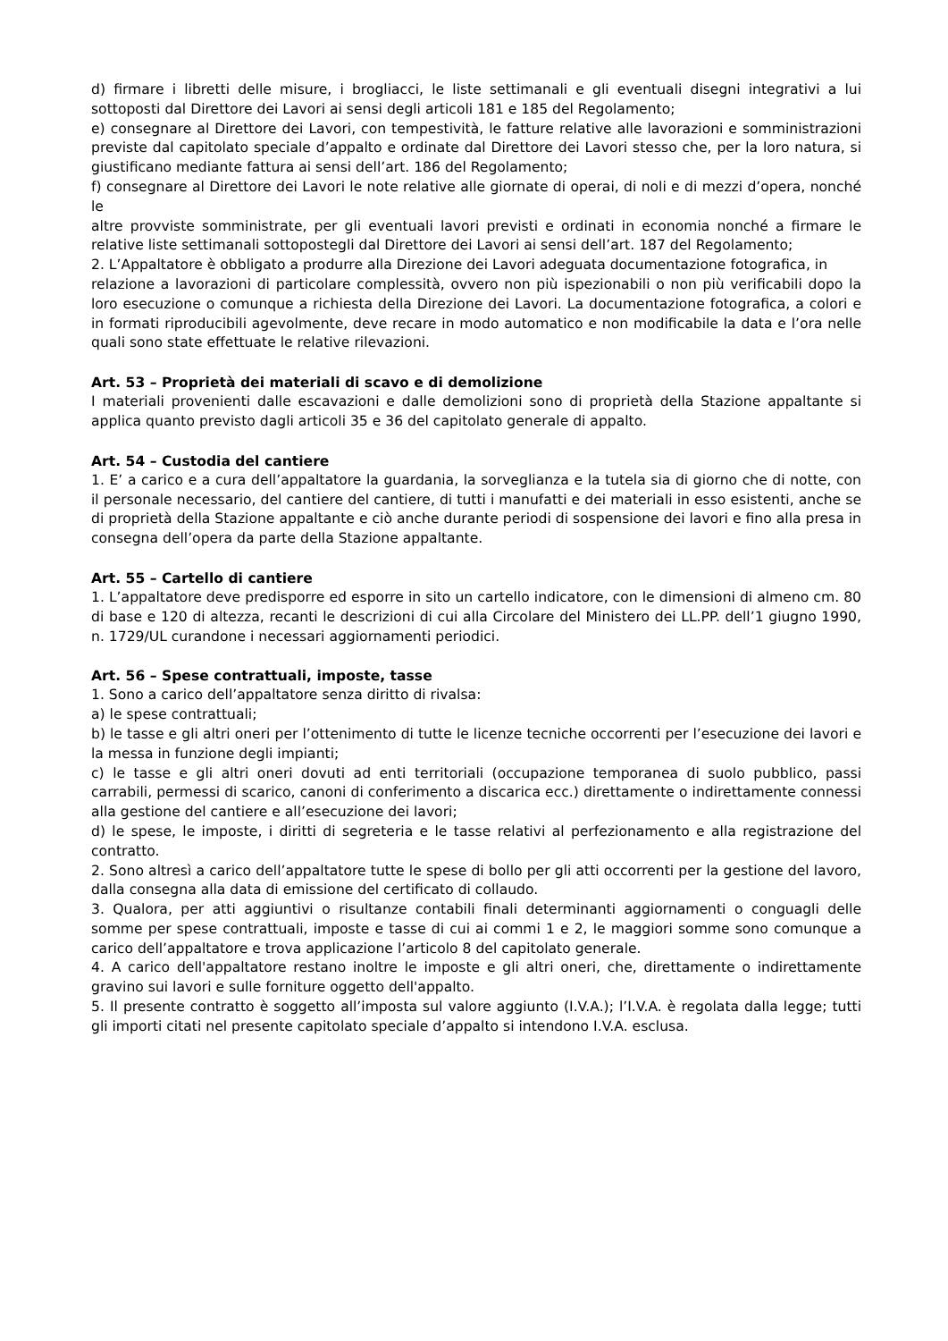d) firmare i libretti delle misure, i brogliacci, le liste settimanali e gli eventuali disegni integrativi a lui sottoposti dal Direttore dei Lavori ai sensi degli articoli 181 e 185 del Regolamento;
e) consegnare al Direttore dei Lavori, con tempestività, le fatture relative alle lavorazioni e somministrazioni previste dal capitolato speciale d’appalto e ordinate dal Direttore dei Lavori stesso che, per la loro natura, si giustificano mediante fattura ai sensi dell’art. 186 del Regolamento;
f) consegnare al Direttore dei Lavori le note relative alle giornate di operai, di noli e di mezzi d’opera, nonché le
altre provviste somministrate, per gli eventuali lavori previsti e ordinati in economia nonché a firmare le relative liste settimanali sottopostegli dal Direttore dei Lavori ai sensi dell’art. 187 del Regolamento;
2. L’Appaltatore è obbligato a produrre alla Direzione dei Lavori adeguata documentazione fotografica, in
relazione a lavorazioni di particolare complessità, ovvero non più ispezionabili o non più verificabili dopo la loro esecuzione o comunque a richiesta della Direzione dei Lavori. La documentazione fotografica, a colori e in formati riproducibili agevolmente, deve recare in modo automatico e non modificabile la data e l’ora nelle quali sono state effettuate le relative rilevazioni.
Art. 53 – Proprietà dei materiali di scavo e di demolizione
I materiali provenienti dalle escavazioni e dalle demolizioni sono di proprietà della Stazione appaltante si applica quanto previsto dagli articoli 35 e 36 del capitolato generale di appalto.
Art. 54 – Custodia del cantiere
1. E’ a carico e a cura dell’appaltatore la guardania, la sorveglianza e la tutela sia di giorno che di notte, con il personale necessario, del cantiere del cantiere, di tutti i manufatti e dei materiali in esso esistenti, anche se di proprietà della Stazione appaltante e ciò anche durante periodi di sospensione dei lavori e fino alla presa in consegna dell’opera da parte della Stazione appaltante.
Art. 55 – Cartello di cantiere
1. L’appaltatore deve predisporre ed esporre in sito un cartello indicatore, con le dimensioni di almeno cm. 80 di base e 120 di altezza, recanti le descrizioni di cui alla Circolare del Ministero dei LL.PP. dell’1 giugno 1990, n. 1729/UL curandone i necessari aggiornamenti periodici.
Art. 56 – Spese contrattuali, imposte, tasse
1. Sono a carico dell’appaltatore senza diritto di rivalsa:
a) le spese contrattuali;
b) le tasse e gli altri oneri per l’ottenimento di tutte le licenze tecniche occorrenti per l’esecuzione dei lavori e la messa in funzione degli impianti;
c) le tasse e gli altri oneri dovuti ad enti territoriali (occupazione temporanea di suolo pubblico, passi carrabili, permessi di scarico, canoni di conferimento a discarica ecc.) direttamente o indirettamente connessi alla gestione del cantiere e all’esecuzione dei lavori;
d) le spese, le imposte, i diritti di segreteria e le tasse relativi al perfezionamento e alla registrazione del contratto.
2. Sono altresì a carico dell’appaltatore tutte le spese di bollo per gli atti occorrenti per la gestione del lavoro, dalla consegna alla data di emissione del certificato di collaudo.
3. Qualora, per atti aggiuntivi o risultanze contabili finali determinanti aggiornamenti o conguagli delle somme per spese contrattuali, imposte e tasse di cui ai commi 1 e 2, le maggiori somme sono comunque a carico dell’appaltatore e trova applicazione l’articolo 8 del capitolato generale.
4. A carico dell'appaltatore restano inoltre le imposte e gli altri oneri, che, direttamente o indirettamente gravino sui lavori e sulle forniture oggetto dell'appalto.
5. Il presente contratto è soggetto all’imposta sul valore aggiunto (I.V.A.); l’I.V.A. è regolata dalla legge; tutti gli importi citati nel presente capitolato speciale d’appalto si intendono I.V.A. esclusa.